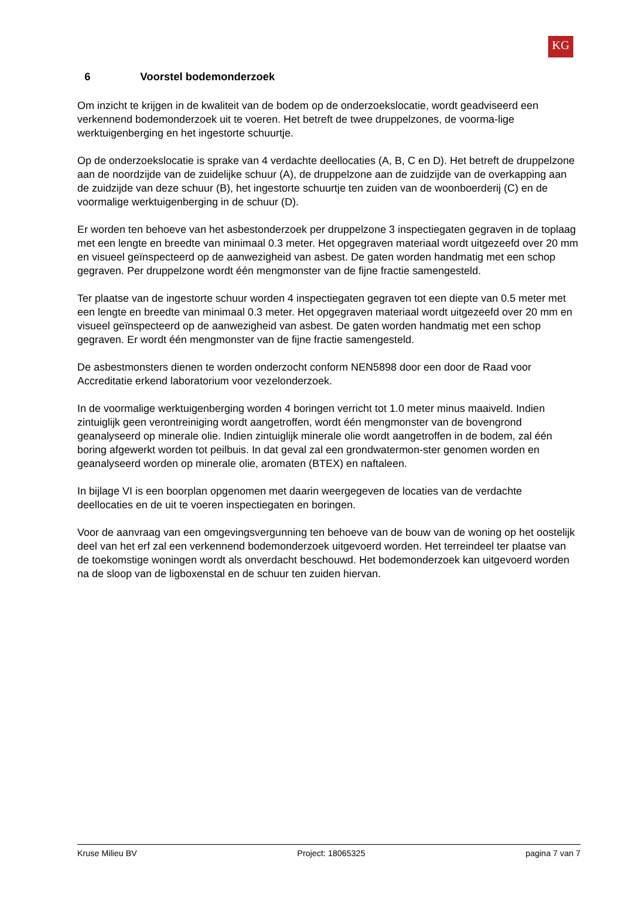KG
6 Voorstel bodemonderzoek
Om inzicht te krijgen in de kwaliteit van de bodem op de onderzoekslocatie, wordt geadviseerd een verkennend bodemonderzoek uit te voeren. Het betreft de twee druppelzones, de voorma-lige werktuigenberging en het ingestorte schuurtje.
Op de onderzoekslocatie is sprake van 4 verdachte deellocaties (A, B, C en D). Het betreft de druppelzone aan de noordzijde van de zuidelijke schuur (A), de druppelzone aan de zuidzijde van de overkapping aan de zuidzijde van deze schuur (B), het ingestorte schuurtje ten zuiden van de woonboerderij (C) en de voormalige werktuigenberging in de schuur (D).
Er worden ten behoeve van het asbestonderzoek per druppelzone 3 inspectiegaten gegraven in de toplaag met een lengte en breedte van minimaal 0.3 meter. Het opgegraven materiaal wordt uitgezeefd over 20 mm en visueel geïnspecteerd op de aanwezigheid van asbest. De gaten worden handmatig met een schop gegraven. Per druppelzone wordt één mengmonster van de fijne fractie samengesteld.
Ter plaatse van de ingestorte schuur worden 4 inspectiegaten gegraven tot een diepte van 0.5 meter met een lengte en breedte van minimaal 0.3 meter. Het opgegraven materiaal wordt uitgezeefd over 20 mm en visueel geïnspecteerd op de aanwezigheid van asbest. De gaten worden handmatig met een schop gegraven. Er wordt één mengmonster van de fijne fractie samengesteld.
De asbestmonsters dienen te worden onderzocht conform NEN5898 door een door de Raad voor Accreditatie erkend laboratorium voor vezelonderzoek.
In de voormalige werktuigenberging worden 4 boringen verricht tot 1.0 meter minus maaiveld. Indien zintuiglijk geen verontreiniging wordt aangetroffen, wordt één mengmonster van de bovengrond geanalyseerd op minerale olie. Indien zintuiglijk minerale olie wordt aangetroffen in de bodem, zal één boring afgewerkt worden tot peilbuis. In dat geval zal een grondwatermon-ster genomen worden en geanalyseerd worden op minerale olie, aromaten (BTEX) en naftaleen.
In bijlage VI is een boorplan opgenomen met daarin weergegeven de locaties van de verdachte deellocaties en de uit te voeren inspectiegaten en boringen.
Voor de aanvraag van een omgevingsvergunning ten behoeve van de bouw van de woning op het oostelijk deel van het erf zal een verkennend bodemonderzoek uitgevoerd worden. Het terreindeel ter plaatse van de toekomstige woningen wordt als onverdacht beschouwd. Het bodemonderzoek kan uitgevoerd worden na de sloop van de ligboxenstal en de schuur ten zuiden hiervan.
Kruse Milieu BV Project: 18065325 pagina 7 van 7